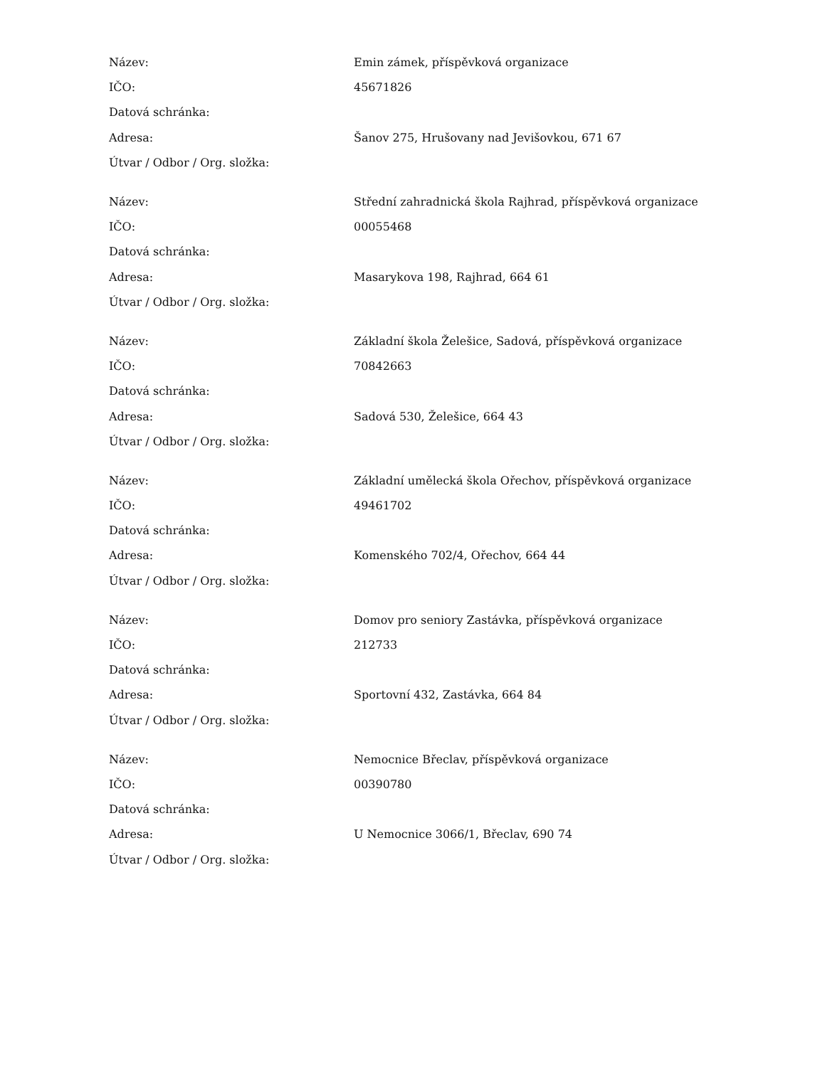| Název: | Emin zámek, příspěvková organizace |
| IČO: | 45671826 |
| Datová schránka: | |
| Adresa: | Šanov 275, Hrušovany nad Jevišovkou, 671 67 |
| Útvar / Odbor / Org. složka: | |
| Název: | Střední zahradnická škola Rajhrad, příspěvková organizace |
| IČO: | 00055468 |
| Datová schránka: | |
| Adresa: | Masarykova 198, Rajhrad, 664 61 |
| Útvar / Odbor / Org. složka: | |
| Název: | Základní škola Želešice, Sadová, příspěvková organizace |
| IČO: | 70842663 |
| Datová schránka: | |
| Adresa: | Sadová 530, Želešice, 664 43 |
| Útvar / Odbor / Org. složka: | |
| Název: | Základní umělecká škola Ořechov, příspěvková organizace |
| IČO: | 49461702 |
| Datová schránka: | |
| Adresa: | Komenského 702/4, Ořechov, 664 44 |
| Útvar / Odbor / Org. složka: | |
| Název: | Domov pro seniory Zastávka, příspěvková organizace |
| IČO: | 212733 |
| Datová schránka: | |
| Adresa: | Sportovní 432, Zastávka, 664 84 |
| Útvar / Odbor / Org. složka: | |
| Název: | Nemocnice Břeclav, příspěvková organizace |
| IČO: | 00390780 |
| Datová schránka: | |
| Adresa: | U Nemocnice 3066/1, Břeclav, 690 74 |
| Útvar / Odbor / Org. složka: | |